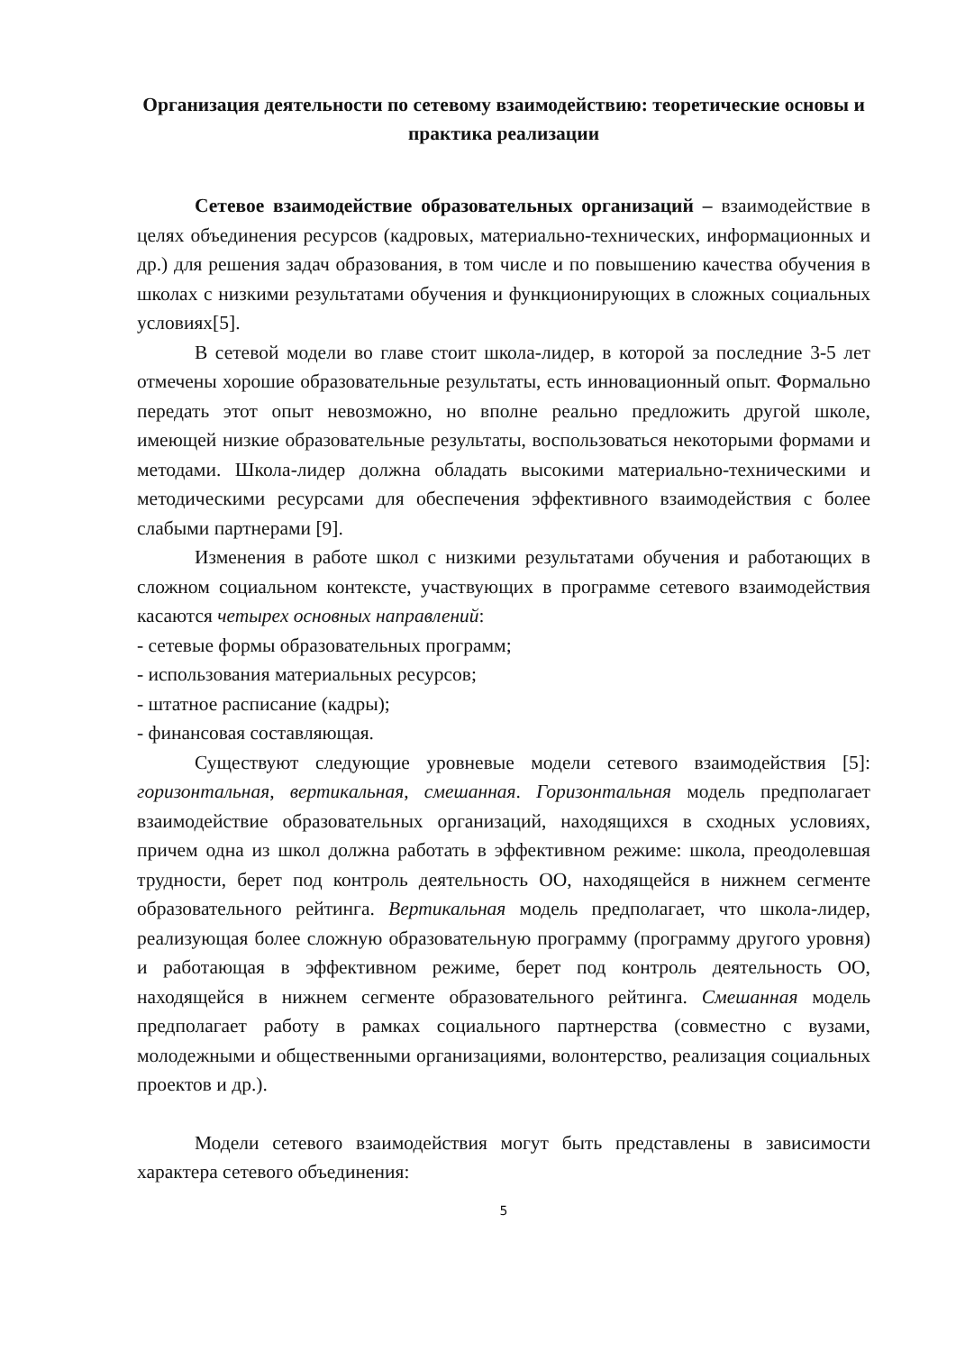Организация деятельности по сетевому взаимодействию: теоретические основы и практика реализации
Сетевое взаимодействие образовательных организаций – взаимодействие в целях объединения ресурсов (кадровых, материально-технических, информационных и др.) для решения задач образования, в том числе и по повышению качества обучения в школах с низкими результатами обучения и функционирующих в сложных социальных условиях[5].
В сетевой модели во главе стоит школа-лидер, в которой за последние 3-5 лет отмечены хорошие образовательные результаты, есть инновационный опыт. Формально передать этот опыт невозможно, но вполне реально предложить другой школе, имеющей низкие образовательные результаты, воспользоваться некоторыми формами и методами. Школа-лидер должна обладать высокими материально-техническими и методическими ресурсами для обеспечения эффективного взаимодействия с более слабыми партнерами [9].
Изменения в работе школ с низкими результатами обучения и работающих в сложном социальном контексте, участвующих в программе сетевого взаимодействия касаются четырех основных направлений:
- сетевые формы образовательных программ;
- использования материальных ресурсов;
- штатное расписание (кадры);
- финансовая составляющая.
Существуют следующие уровневые модели сетевого взаимодействия [5]: горизонтальная, вертикальная, смешанная. Горизонтальная модель предполагает взаимодействие образовательных организаций, находящихся в сходных условиях, причем одна из школ должна работать в эффективном режиме: школа, преодолевшая трудности, берет под контроль деятельность ОО, находящейся в нижнем сегменте образовательного рейтинга. Вертикальная модель предполагает, что школа-лидер, реализующая более сложную образовательную программу (программу другого уровня) и работающая в эффективном режиме, берет под контроль деятельность ОО, находящейся в нижнем сегменте образовательного рейтинга. Смешанная модель предполагает работу в рамках социального партнерства (совместно с вузами, молодежными и общественными организациями, волонтерство, реализация социальных проектов и др.).
Модели сетевого взаимодействия могут быть представлены в зависимости характера сетевого объединения:
5